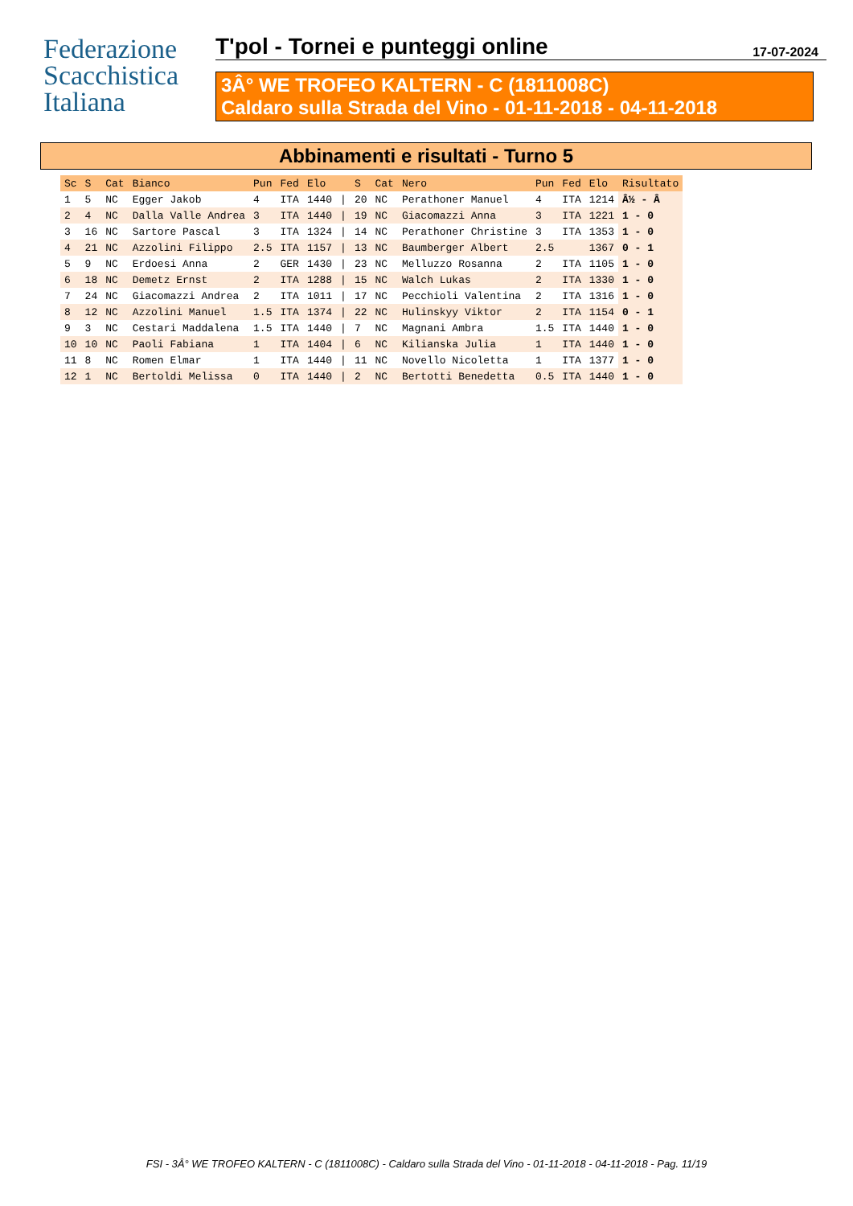Federazione
Scacchistica
Italiana
T'pol - Tornei e punteggi online 17-07-2024
3Â° WE TROFEO KALTERN - C (1811008C)
Caldaro sulla Strada del Vino - 01-11-2018 - 04-11-2018
Abbinamenti e risultati - Turno 5
| Sc | S | Cat | Bianco | Pun | Fed | Elo | | S | Cat | Nero | Pun | Fed | Elo | Risultato |
| --- | --- | --- | --- | --- | --- | --- | --- | --- | --- | --- | --- | --- | --- | --- |
| 1 | 5 | NC | Egger Jakob | 4 | ITA | 1440 | / | 20 | NC | Perathoner Manuel | 4 | ITA | 1214 | Â½ - Â |
| 2 | 4 | NC | Dalla Valle Andrea | 3 | ITA | 1440 | / | 19 | NC | Giacomazzi Anna | 3 | ITA | 1221 | 1 - 0 |
| 3 | 16 | NC | Sartore Pascal | 3 | ITA | 1324 | / | 14 | NC | Perathoner Christine | 3 | ITA | 1353 | 1 - 0 |
| 4 | 21 | NC | Azzolini Filippo | 2.5 | ITA | 1157 | / | 13 | NC | Baumberger Albert | 2.5 | | 1367 | 0 - 1 |
| 5 | 9 | NC | Erdoesi Anna | 2 | GER | 1430 | / | 23 | NC | Melluzzo Rosanna | 2 | ITA | 1105 | 1 - 0 |
| 6 | 18 | NC | Demetz Ernst | 2 | ITA | 1288 | / | 15 | NC | Walch Lukas | 2 | ITA | 1330 | 1 - 0 |
| 7 | 24 | NC | Giacomazzi Andrea | 2 | ITA | 1011 | / | 17 | NC | Pecchioli Valentina | 2 | ITA | 1316 | 1 - 0 |
| 8 | 12 | NC | Azzolini Manuel | 1.5 | ITA | 1374 | / | 22 | NC | Hulinskyy Viktor | 2 | ITA | 1154 | 0 - 1 |
| 9 | 3 | NC | Cestari Maddalena | 1.5 | ITA | 1440 | / | 7 | NC | Magnani Ambra | 1.5 | ITA | 1440 | 1 - 0 |
| 10 | 10 | NC | Paoli Fabiana | 1 | ITA | 1404 | / | 6 | NC | Kilianska Julia | 1 | ITA | 1440 | 1 - 0 |
| 11 | 8 | NC | Romen Elmar | 1 | ITA | 1440 | / | 11 | NC | Novello Nicoletta | 1 | ITA | 1377 | 1 - 0 |
| 12 | 1 | NC | Bertoldi Melissa | 0 | ITA | 1440 | / | 2 | NC | Bertotti Benedetta | 0.5 | ITA | 1440 | 1 - 0 |
FSI - 3Â° WE TROFEO KALTERN - C (1811008C) - Caldaro sulla Strada del Vino - 01-11-2018 - 04-11-2018 - Pag. 11/19